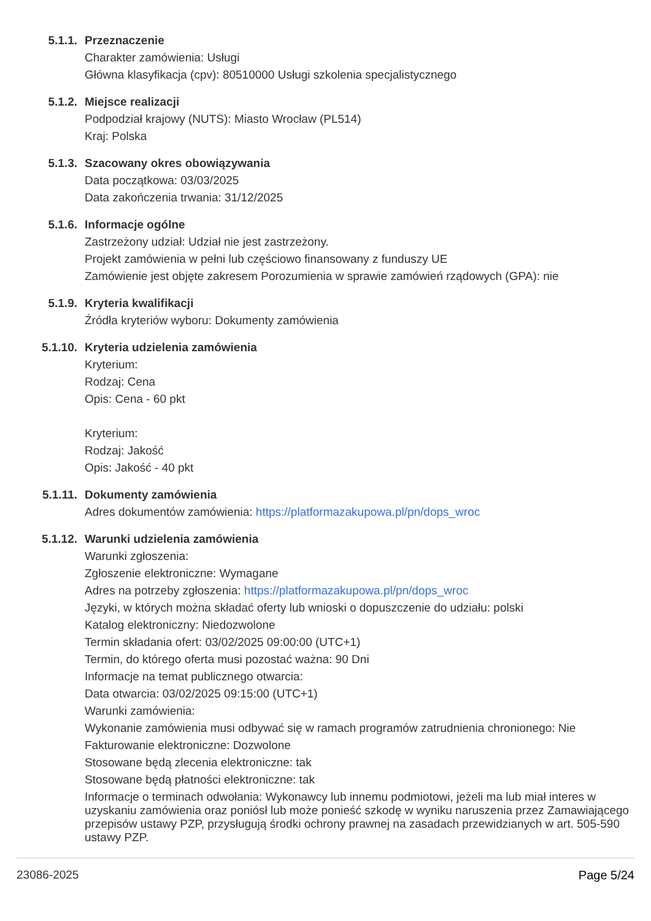5.1.1. Przeznaczenie
Charakter zamówienia: Usługi
Główna klasyfikacja (cpv): 80510000 Usługi szkolenia specjalistycznego
5.1.2. Miejsce realizacji
Podpodział krajowy (NUTS): Miasto Wrocław (PL514)
Kraj: Polska
5.1.3. Szacowany okres obowiązywania
Data początkowa: 03/03/2025
Data zakończenia trwania: 31/12/2025
5.1.6. Informacje ogólne
Zastrzeżony udział: Udział nie jest zastrzeżony.
Projekt zamówienia w pełni lub częściowo finansowany z funduszy UE
Zamówienie jest objęte zakresem Porozumienia w sprawie zamówień rządowych (GPA): nie
5.1.9. Kryteria kwalifikacji
Źródła kryteriów wyboru: Dokumenty zamówienia
5.1.10. Kryteria udzielenia zamówienia
Kryterium:
Rodzaj: Cena
Opis: Cena - 60 pkt
Kryterium:
Rodzaj: Jakość
Opis: Jakość - 40 pkt
5.1.11. Dokumenty zamówienia
Adres dokumentów zamówienia: https://platformazakupowa.pl/pn/dops_wroc
5.1.12. Warunki udzielenia zamówienia
Warunki zgłoszenia:
Zgłoszenie elektroniczne: Wymagane
Adres na potrzeby zgłoszenia: https://platformazakupowa.pl/pn/dops_wroc
Języki, w których można składać oferty lub wnioski o dopuszczenie do udziału: polski
Katalog elektroniczny: Niedozwolone
Termin składania ofert: 03/02/2025 09:00:00 (UTC+1)
Termin, do którego oferta musi pozostać ważna: 90 Dni
Informacje na temat publicznego otwarcia:
Data otwarcia: 03/02/2025 09:15:00 (UTC+1)
Warunki zamówienia:
Wykonanie zamówienia musi odbywać się w ramach programów zatrudnienia chronionego: Nie
Fakturowanie elektroniczne: Dozwolone
Stosowane będą zlecenia elektroniczne: tak
Stosowane będą płatności elektroniczne: tak
Informacje o terminach odwołania: Wykonawcy lub innemu podmiotowi, jeżeli ma lub miał interes w uzyskaniu zamówienia oraz poniósł lub może ponieść szkodę w wyniku naruszenia przez Zamawiającego przepisów ustawy PZP, przysługują środki ochrony prawnej na zasadach przewidzianych w art. 505-590 ustawy PZP.
23086-2025 Page 5/24